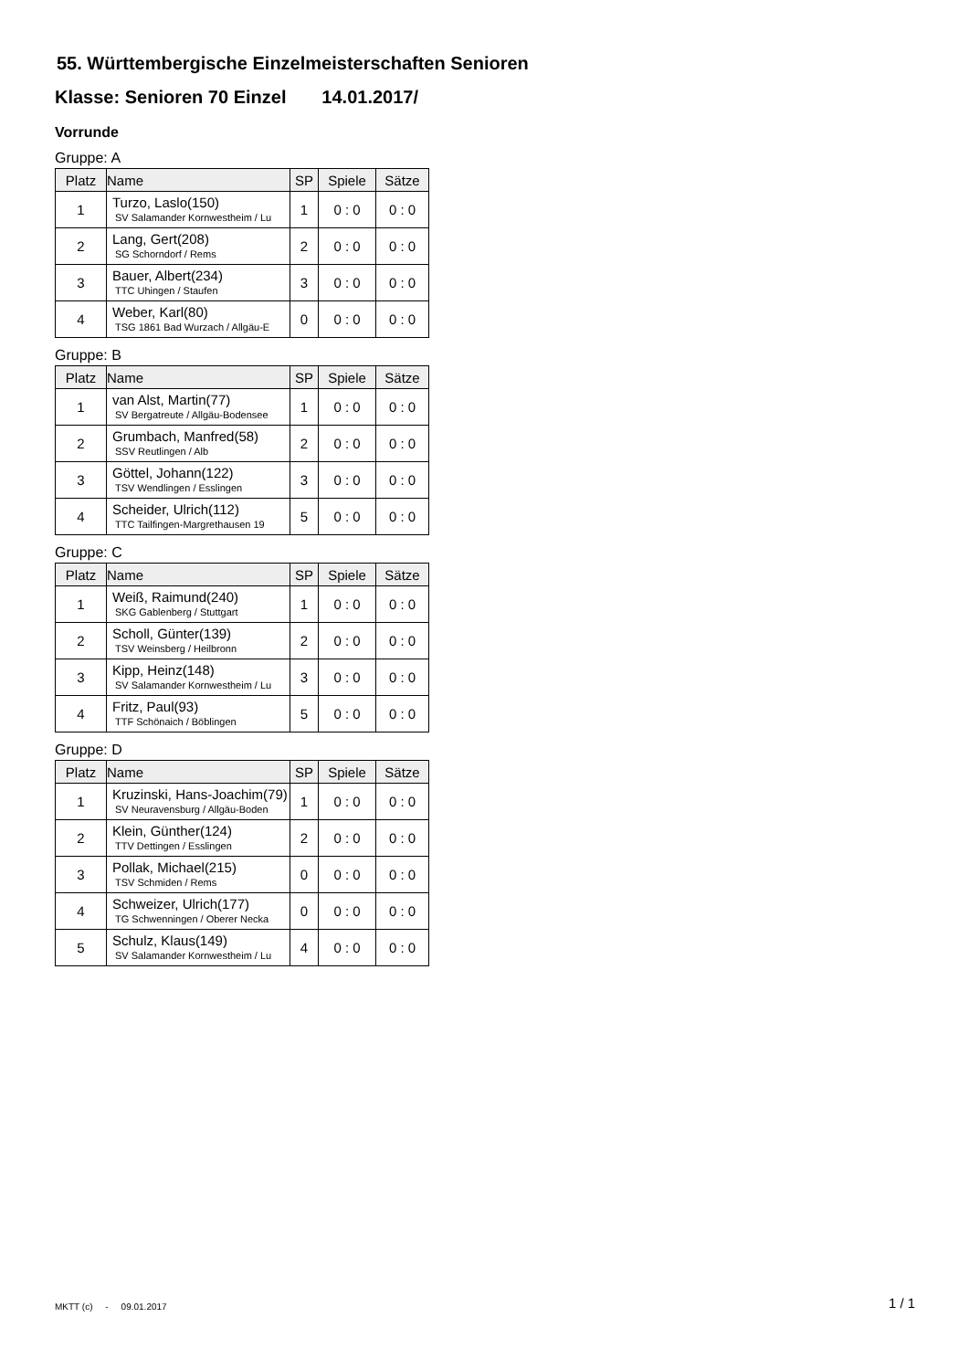55. Württembergische Einzelmeisterschaften Senioren
Klasse: Senioren 70 Einzel 14.01.2017/
Vorrunde
Gruppe: A
| Platz | Name | SP | Spiele | Sätze |
| --- | --- | --- | --- | --- |
| 1 | Turzo, Laslo(150) SV Salamander Kornwestheim / Lu | 1 | 0 : 0 | 0 : 0 |
| 2 | Lang, Gert(208) SG Schorndorf / Rems | 2 | 0 : 0 | 0 : 0 |
| 3 | Bauer, Albert(234) TTC Uhingen / Staufen | 3 | 0 : 0 | 0 : 0 |
| 4 | Weber, Karl(80) TSG 1861 Bad Wurzach / Allgäu-E | 0 | 0 : 0 | 0 : 0 |
Gruppe: B
| Platz | Name | SP | Spiele | Sätze |
| --- | --- | --- | --- | --- |
| 1 | van Alst, Martin(77) SV Bergatreute / Allgäu-Bodensee | 1 | 0 : 0 | 0 : 0 |
| 2 | Grumbach, Manfred(58) SSV Reutlingen / Alb | 2 | 0 : 0 | 0 : 0 |
| 3 | Göttel, Johann(122) TSV Wendlingen / Esslingen | 3 | 0 : 0 | 0 : 0 |
| 4 | Scheider, Ulrich(112) TTC Tailfingen-Margrethausen 19 | 5 | 0 : 0 | 0 : 0 |
Gruppe: C
| Platz | Name | SP | Spiele | Sätze |
| --- | --- | --- | --- | --- |
| 1 | Weiß, Raimund(240) SKG Gablenberg / Stuttgart | 1 | 0 : 0 | 0 : 0 |
| 2 | Scholl, Günter(139) TSV Weinsberg / Heilbronn | 2 | 0 : 0 | 0 : 0 |
| 3 | Kipp, Heinz(148) SV Salamander Kornwestheim / Lu | 3 | 0 : 0 | 0 : 0 |
| 4 | Fritz, Paul(93) TTF Schönaich / Böblingen | 5 | 0 : 0 | 0 : 0 |
Gruppe: D
| Platz | Name | SP | Spiele | Sätze |
| --- | --- | --- | --- | --- |
| 1 | Kruzinski, Hans-Joachim(79) SV Neuravensburg / Allgäu-Boden | 1 | 0 : 0 | 0 : 0 |
| 2 | Klein, Günther(124) TTV Dettingen / Esslingen | 2 | 0 : 0 | 0 : 0 |
| 3 | Pollak, Michael(215) TSV Schmiden / Rems | 0 | 0 : 0 | 0 : 0 |
| 4 | Schweizer, Ulrich(177) TG Schwenningen / Oberer Necka | 0 | 0 : 0 | 0 : 0 |
| 5 | Schulz, Klaus(149) SV Salamander Kornwestheim / Lu | 4 | 0 : 0 | 0 : 0 |
MKTT (c) - 09.01.2017 1 / 1